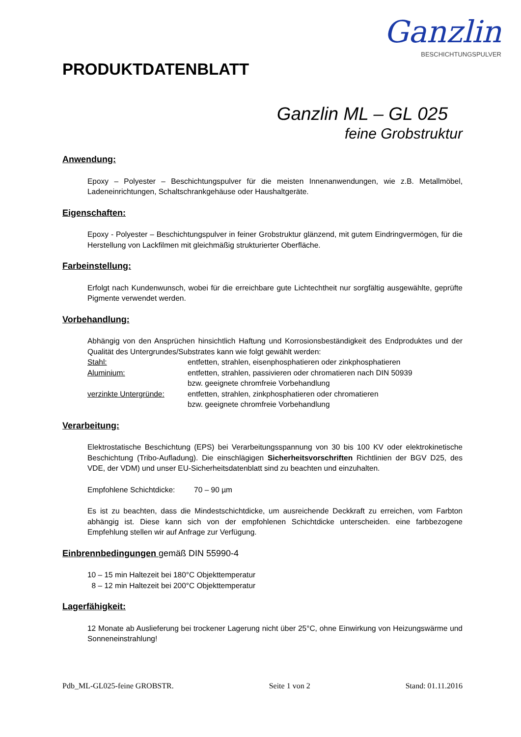Ganzlin
BESCHICHTUNGSPULVER
PRODUKTDATENBLATT
Ganzlin ML – GL 025
feine Grobstruktur
Anwendung:
Epoxy – Polyester – Beschichtungspulver für die meisten Innenanwendungen, wie z.B. Metallmöbel, Ladeneinrichtungen, Schaltschrankgehäuse oder Haushaltgeräte.
Eigenschaften:
Epoxy - Polyester – Beschichtungspulver in feiner Grobstruktur glänzend, mit gutem Eindringvermögen, für die Herstellung von Lackfilmen mit gleichmäßig strukturierter Oberfläche.
Farbeinstellung:
Erfolgt nach Kundenwunsch, wobei für die erreichbare gute Lichtechtheit nur sorgfältig ausgewählte, geprüfte Pigmente verwendet werden.
Vorbehandlung:
Abhängig von den Ansprüchen hinsichtlich Haftung und Korrosionsbeständigkeit des Endproduktes und der Qualität des Untergrundes/Substrates kann wie folgt gewählt werden:
Stahl: entfetten, strahlen, eisenphosphatieren oder zinkphosphatieren
Aluminium: entfetten, strahlen, passivieren oder chromatieren nach DIN 50939
bzw. geeignete chromfreie Vorbehandlung
verzinkte Untergründe:
entfetten, strahlen, zinkphosphatieren oder chromatieren
bzw. geeignete chromfreie Vorbehandlung
Verarbeitung:
Elektrostatische Beschichtung (EPS) bei Verarbeitungsspannung von 30 bis 100 KV oder elektrokinetische Beschichtung (Tribo-Aufladung). Die einschlägigen Sicherheitsvorschriften Richtlinien der BGV D25, des VDE, der VDM) und unser EU-Sicherheitsdatenblatt sind zu beachten und einzuhalten.
Empfohlene Schichtdicke: 70 – 90 µm
Es ist zu beachten, dass die Mindestschichtdicke, um ausreichende Deckkraft zu erreichen, vom Farbton abhängig ist. Diese kann sich von der empfohlenen Schichtdicke unterscheiden. eine farbbezogene Empfehlung stellen wir auf Anfrage zur Verfügung.
Einbrennbedingungen gemäß DIN 55990-4
10 – 15 min Haltezeit bei 180°C Objekttemperatur
8 – 12 min Haltezeit bei 200°C Objekttemperatur
Lagerfähigkeit:
12 Monate ab Auslieferung bei trockener Lagerung nicht über 25°C, ohne Einwirkung von Heizungswärme und Sonneneinstrahlung!
Pdb_ML-GL025-feine GROBSTR. Seite 1 von 2 Stand: 01.11.2016